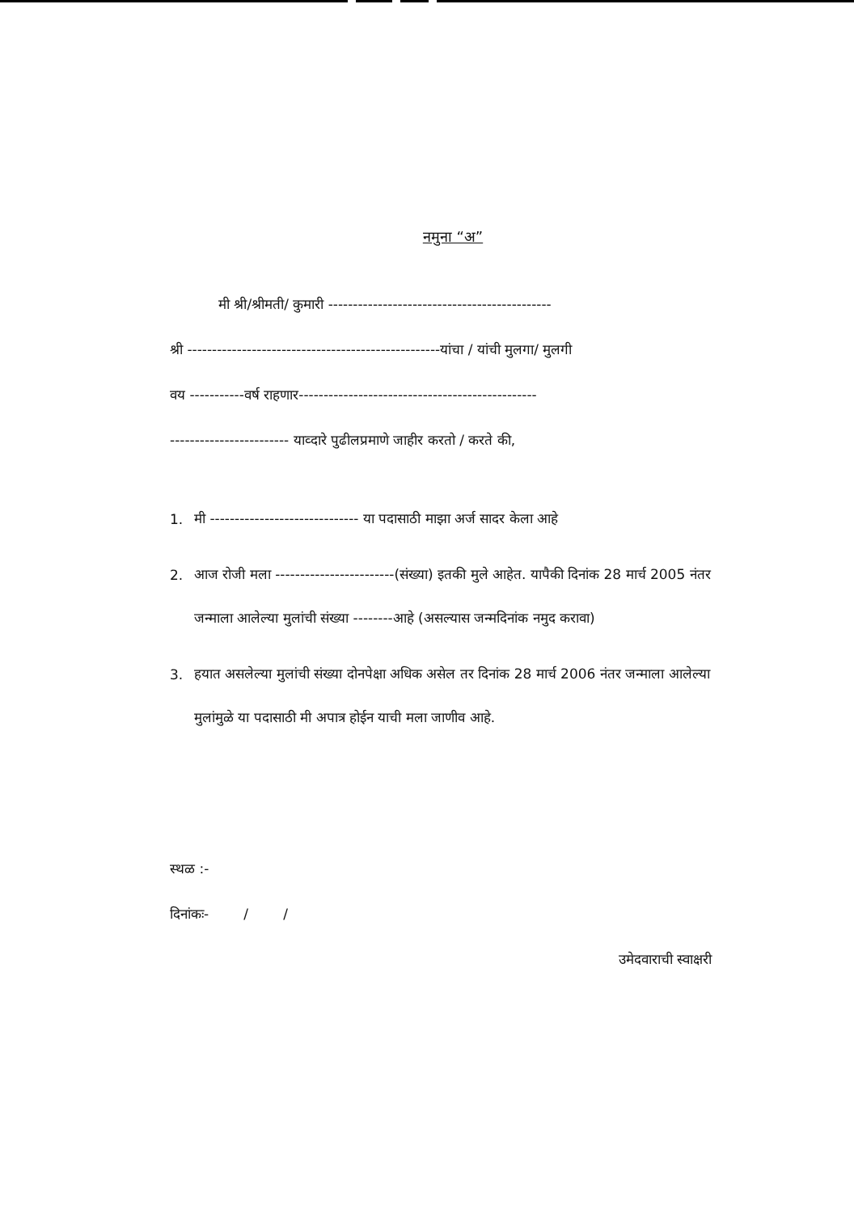नमुना “अ”
मी श्री/श्रीमती/ कुमारी ---------------------------------------------
श्री ---------------------------------------------------यांचा / यांची मुलगा/ मुलगी
वय -----------वर्ष राहणार------------------------------------------------
------------------------ याव्दारे पुढीलप्रमाणे जाहीर करतो / करते की,
1.
मी ------------------------------ या पदासाठी माझा अर्ज सादर केला आहे
2.
आज रोजी मला ------------------------(संख्या) इतकी मुले आहेत. यापैकी दिनांक 28 मार्च 2005 नंतर जन्माला आलेल्या मुलांची संख्या --------आहे (असल्यास जन्मदिनांक नमुद करावा)
3.
हयात असलेल्या मुलांची संख्या दोनपेक्षा अधिक असेल तर दिनांक 28 मार्च 2006 नंतर जन्माला आलेल्या मुलांमुळे या पदासाठी मी अपात्र होईन याची मला जाणीव आहे.
स्थळ :-
दिनांकः- / /
उमेदवाराची स्वाक्षरी